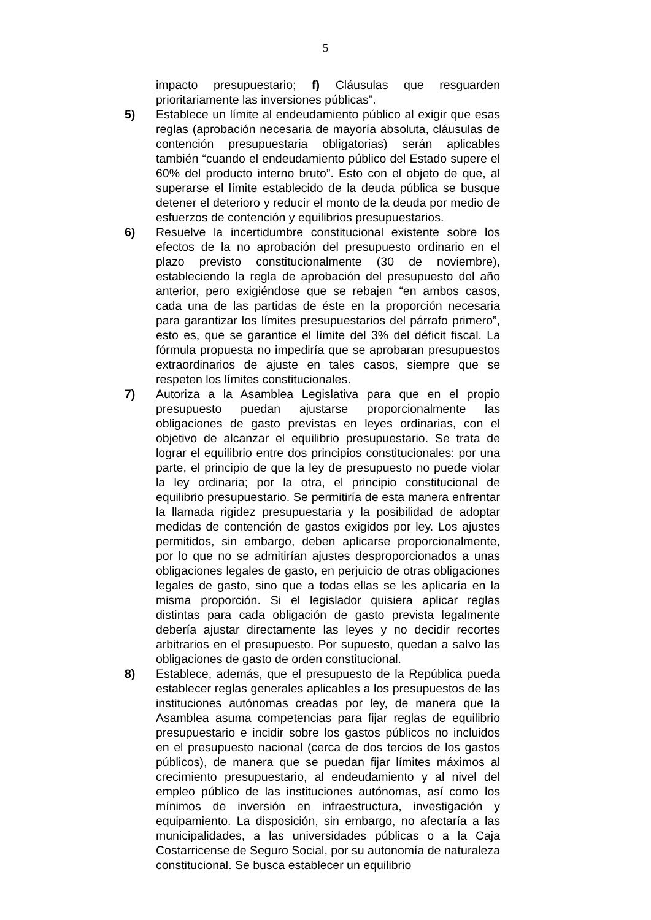5
impacto presupuestario; f) Cláusulas que resguarden prioritariamente las inversiones públicas”.
5) Establece un límite al endeudamiento público al exigir que esas reglas (aprobación necesaria de mayoría absoluta, cláusulas de contención presupuestaria obligatorias) serán aplicables también “cuando el endeudamiento público del Estado supere el 60% del producto interno bruto”. Esto con el objeto de que, al superarse el límite establecido de la deuda pública se busque detener el deterioro y reducir el monto de la deuda por medio de esfuerzos de contención y equilibrios presupuestarios.
6) Resuelve la incertidumbre constitucional existente sobre los efectos de la no aprobación del presupuesto ordinario en el plazo previsto constitucionalmente (30 de noviembre), estableciendo la regla de aprobación del presupuesto del año anterior, pero exigiéndose que se rebajen “en ambos casos, cada una de las partidas de éste en la proporción necesaria para garantizar los límites presupuestarios del párrafo primero”, esto es, que se garantice el límite del 3% del déficit fiscal. La fórmula propuesta no impediría que se aprobaran presupuestos extraordinarios de ajuste en tales casos, siempre que se respeten los límites constitucionales.
7) Autoriza a la Asamblea Legislativa para que en el propio presupuesto puedan ajustarse proporcionalmente las obligaciones de gasto previstas en leyes ordinarias, con el objetivo de alcanzar el equilibrio presupuestario. Se trata de lograr el equilibrio entre dos principios constitucionales: por una parte, el principio de que la ley de presupuesto no puede violar la ley ordinaria; por la otra, el principio constitucional de equilibrio presupuestario. Se permitiría de esta manera enfrentar la llamada rigidez presupuestaria y la posibilidad de adoptar medidas de contención de gastos exigidos por ley. Los ajustes permitidos, sin embargo, deben aplicarse proporcionalmente, por lo que no se admitirían ajustes desproporcionados a unas obligaciones legales de gasto, en perjuicio de otras obligaciones legales de gasto, sino que a todas ellas se les aplicaría en la misma proporción. Si el legislador quisiera aplicar reglas distintas para cada obligación de gasto prevista legalmente debería ajustar directamente las leyes y no decidir recortes arbitrarios en el presupuesto. Por supuesto, quedan a salvo las obligaciones de gasto de orden constitucional.
8) Establece, además, que el presupuesto de la República pueda establecer reglas generales aplicables a los presupuestos de las instituciones autónomas creadas por ley, de manera que la Asamblea asuma competencias para fijar reglas de equilibrio presupuestario e incidir sobre los gastos públicos no incluidos en el presupuesto nacional (cerca de dos tercios de los gastos públicos), de manera que se puedan fijar límites máximos al crecimiento presupuestario, al endeudamiento y al nivel del empleo público de las instituciones autónomas, así como los mínimos de inversión en infraestructura, investigación y equipamiento. La disposición, sin embargo, no afectaría a las municipalidades, a las universidades públicas o a la Caja Costarricense de Seguro Social, por su autonomía de naturaleza constitucional. Se busca establecer un equilibrio